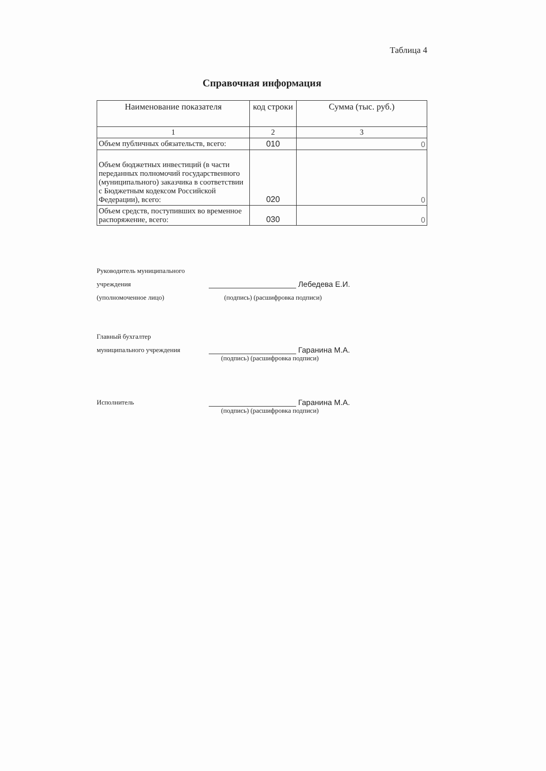Таблица 4
Справочная информация
| Наименование показателя | код строки | Сумма (тыс. руб.) |
| --- | --- | --- |
| 1 | 2 | 3 |
| Объем публичных обязательств, всего: | 010 | 0 |
| Объем бюджетных инвестиций (в части переданных полномочий государственного (муниципального) заказчика в соответствии с Бюджетным кодексом Российской Федерации), всего: | 020 | 0 |
| Объем средств, поступивших во временное распоряжение, всего: | 030 | 0 |
Руководитель муниципального
учреждения Лебедева Е.И.
(уполномоченное лицо) (подпись) (расшифровка подписи)
Главный бухгалтер
муниципального учреждения Гаранина М.А.
(подпись) (расшифровка подписи)
Исполнитель Гаранина М.А.
(подпись) (расшифровка подписи)